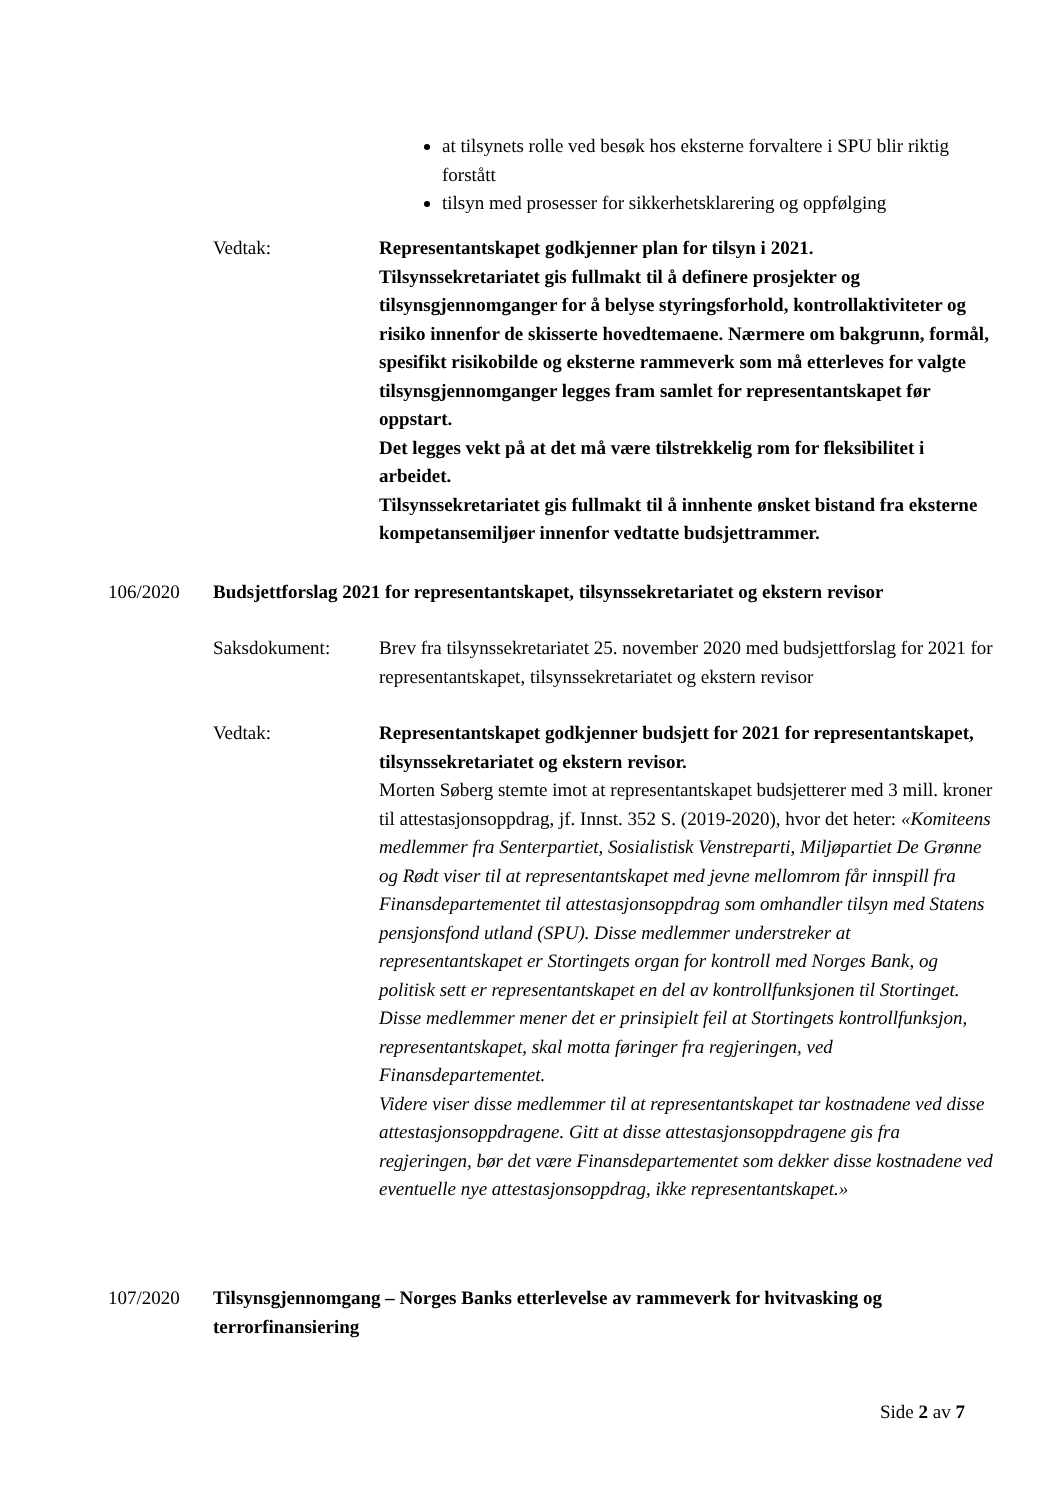at tilsynets rolle ved besøk hos eksterne forvaltere i SPU blir riktig forstått
tilsyn med prosesser for sikkerhetsklarering og oppfølging
Vedtak: Representantskapet godkjenner plan for tilsyn i 2021.
Tilsynssekretariatet gis fullmakt til å definere prosjekter og tilsynsgjennomganger for å belyse styringsforhold, kontrollaktiviteter og risiko innenfor de skisserte hovedtemaene. Nærmere om bakgrunn, formål, spesifikt risikobilde og eksterne rammeverk som må etterleves for valgte tilsynsgjennomganger legges fram samlet for representantskapet før oppstart.
Det legges vekt på at det må være tilstrekkelig rom for fleksibilitet i arbeidet.
Tilsynssekretariatet gis fullmakt til å innhente ønsket bistand fra eksterne kompetansemiljøer innenfor vedtatte budsjettrammer.
106/2020 Budsjettforslag 2021 for representantskapet, tilsynssekretariatet og ekstern revisor
Saksdokument: Brev fra tilsynssekretariatet 25. november 2020 med budsjettforslag for 2021 for representantskapet, tilsynssekretariatet og ekstern revisor
Vedtak: Representantskapet godkjenner budsjett for 2021 for representantskapet, tilsynssekretariatet og ekstern revisor.
Morten Søberg stemte imot at representantskapet budsjetterer med 3 mill. kroner til attestasjonsoppdrag, jf. Innst. 352 S. (2019-2020), hvor det heter: «Komiteens medlemmer fra Senterpartiet, Sosialistisk Venstreparti, Miljøpartiet De Grønne og Rødt viser til at representantskapet med jevne mellomrom får innspill fra Finansdepartementet til attestasjonsoppdrag som omhandler tilsyn med Statens pensjonsfond utland (SPU). Disse medlemmer understreker at representantskapet er Stortingets organ for kontroll med Norges Bank, og politisk sett er representantskapet en del av kontrollfunksjonen til Stortinget. Disse medlemmer mener det er prinsipielt feil at Stortingets kontrollfunksjon, representantskapet, skal motta føringer fra regjeringen, ved Finansdepartementet.
Videre viser disse medlemmer til at representantskapet tar kostnadene ved disse attestasjonsoppdragene. Gitt at disse attestasjonsoppdragene gis fra regjeringen, bør det være Finansdepartementet som dekker disse kostnadene ved eventuelle nye attestasjonsoppdrag, ikke representantskapet.»
107/2020 Tilsynsgjennomgang – Norges Banks etterlevelse av rammeverk for hvitvasking og terrorfinansiering
Side 2 av 7